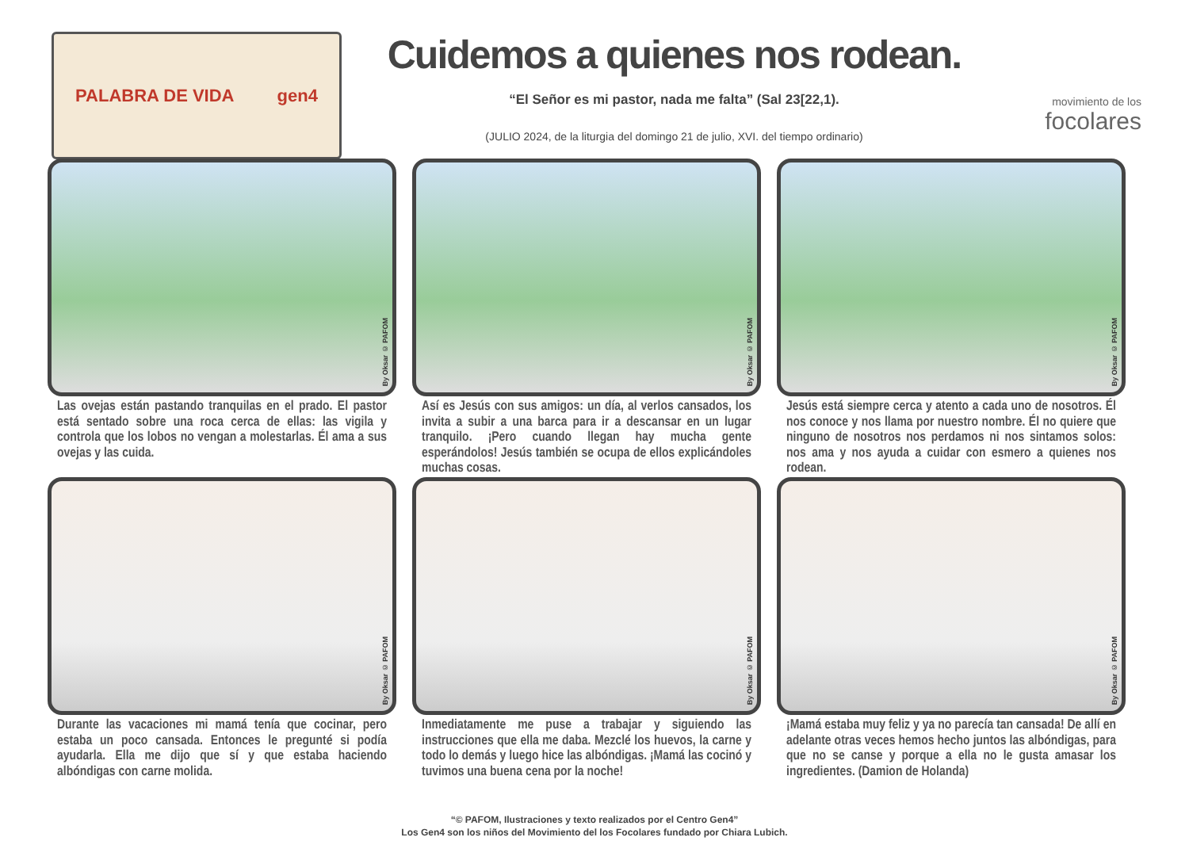PALABRA DE VIDA gen4
Cuidemos a quienes nos rodean.
“El Señor es mi pastor, nada me falta” (Sal 23[22,1).
(JULIO 2024, de la liturgia del domingo 21 de julio, XVI. del tiempo ordinario)
movimiento de los
focolares
By Oksar © PAFOM
Las ovejas están pastando tranquilas en el prado. El pastor está sentado sobre una roca cerca de ellas: las vigila y controla que los lobos no vengan a molestarlas. Él ama a sus ovejas y las cuida.
By Oksar © PAFOM
Así es Jesús con sus amigos: un día, al verlos cansados, los invita a subir a una barca para ir a descansar en un lugar tranquilo. ¡Pero cuando llegan hay mucha gente esperándolos! Jesús también se ocupa de ellos explicándoles muchas cosas.
By Oksar © PAFOM
Jesús está siempre cerca y atento a cada uno de nosotros. Él nos conoce y nos llama por nuestro nombre. Él no quiere que ninguno de nosotros nos perdamos ni nos sintamos solos: nos ama y nos ayuda a cuidar con esmero a quienes nos rodean.
By Oksar © PAFOM
Durante las vacaciones mi mamá tenía que cocinar, pero estaba un poco cansada. Entonces le pregunté si podía ayudarla. Ella me dijo que sí y que estaba haciendo albóndigas con carne molida.
By Oksar © PAFOM
Inmediatamente me puse a trabajar y siguiendo las instrucciones que ella me daba. Mezclé los huevos, la carne y todo lo demás y luego hice las albóndigas. ¡Mamá las cocinó y tuvimos una buena cena por la noche!
By Oksar © PAFOM
¡Mamá estaba muy feliz y ya no parecía tan cansada! De allí en adelante otras veces hemos hecho juntos las albóndigas, para que no se canse y porque a ella no le gusta amasar los ingredientes. (Damion de Holanda)
“© PAFOM, Ilustraciones y texto realizados por el Centro Gen4”
Los Gen4 son los niños del Movimiento del los Focolares fundado por Chiara Lubich.